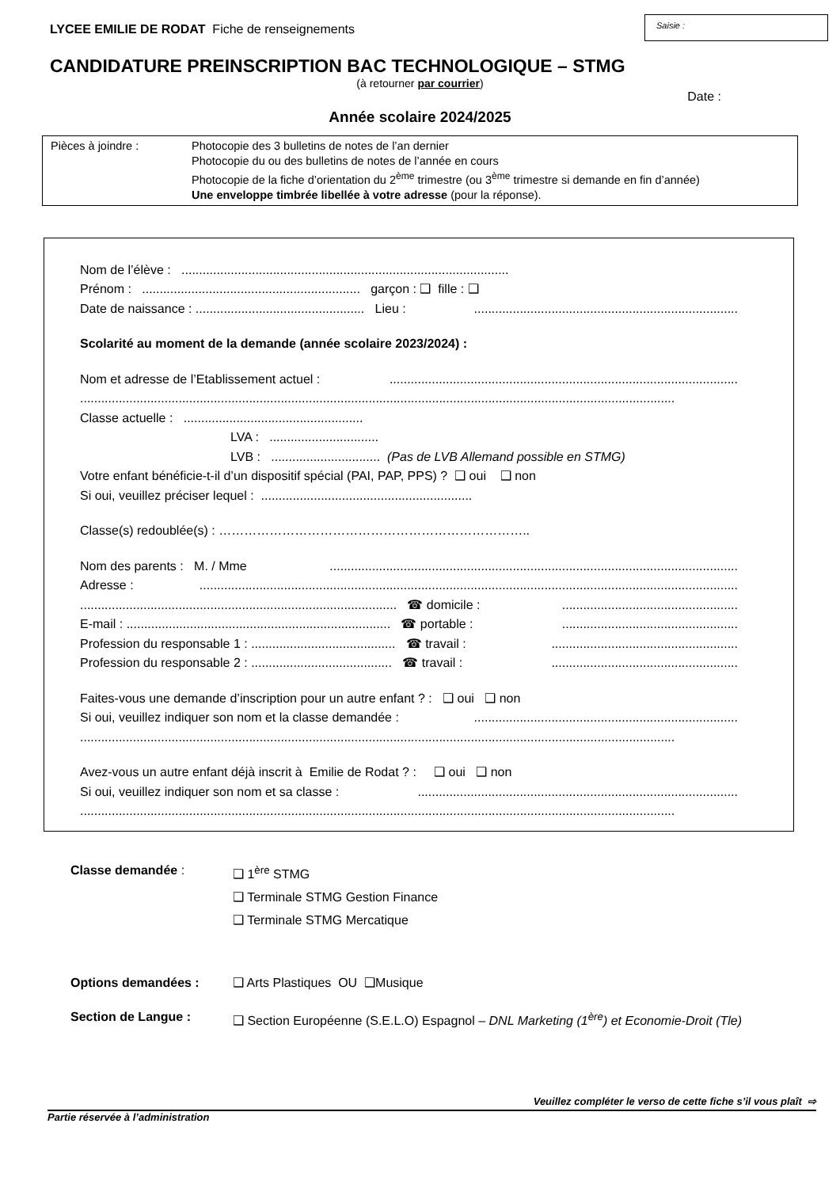LYCEE EMILIE DE RODAT Fiche de renseignements
Saisie :
CANDIDATURE PREINSCRIPTION BAC TECHNOLOGIQUE – STMG
(à retourner par courrier)
Date :
Année scolaire 2024/2025
Pièces à joindre : Photocopie des 3 bulletins de notes de l’an dernier
Photocopie du ou des bulletins de notes de l’année en cours
Photocopie de la fiche d’orientation du 2<sup>ème</sup> trimestre (ou 3<sup>ème</sup> trimestre si demande en fin d’année)
Une enveloppe timbrée libellée à votre adresse (pour la réponse).
Nom de l’élève : .............................................................................................
Prénom : .............................................................. garçon : ❑ fille : ❑
Date de naissance : ................................................ Lieu :...........................................................................
Scolarité au moment de la demande (année scolaire 2023/2024) :
Nom et adresse de l’Etablissement actuel :...................................................................................................
.........................................................................................................................................................................
Classe actuelle : ...................................................
LVA : ...............................
LVB : ............................... (Pas de LVB Allemand possible en STMG)
Votre enfant bénéficie-t-il d’un dispositif spécial (PAI, PAP, PPS) ? ❑ oui ❑ non
Si oui, veuillez préciser lequel : ............................................................
Classe(s) redoublée(s) : ………………………………………………………………..
Nom des parents : M. / Mme....................................................................................................................
Adresse :.........................................................................................................................................................
.......................................................................................... ☎ domicile :..................................................
E-mail : ........................................................................... ☎ portable :..................................................
Profession du responsable 1 : ......................................... ☎ travail :.....................................................
Profession du responsable 2 : ........................................ ☎ travail :.....................................................
Faites-vous une demande d’inscription pour un autre enfant ? : ❑ oui ❑ non
Si oui, veuillez indiquer son nom et la classe demandée :...........................................................................
.........................................................................................................................................................................
Avez-vous un autre enfant déjà inscrit à Emilie de Rodat ? : ❑ oui ❑ non
Si oui, veuillez indiquer son nom et sa classe :...........................................................................................
.........................................................................................................................................................................
Classe demandée : ❑ 1<sup>ère</sup> STMG
❑ Terminale STMG Gestion Finance
❑ Terminale STMG Mercatique
Options demandées : ❑ Arts Plastiques OU ❑Musique
Section de Langue : ❑ Section Européenne (S.E.L.O) Espagnol – DNL Marketing (1<sup>ère</sup>) et Economie-Droit (Tle)
Veuillez compléter le verso de cette fiche s’il vous plaît ⇨
Partie réservée à l’administration